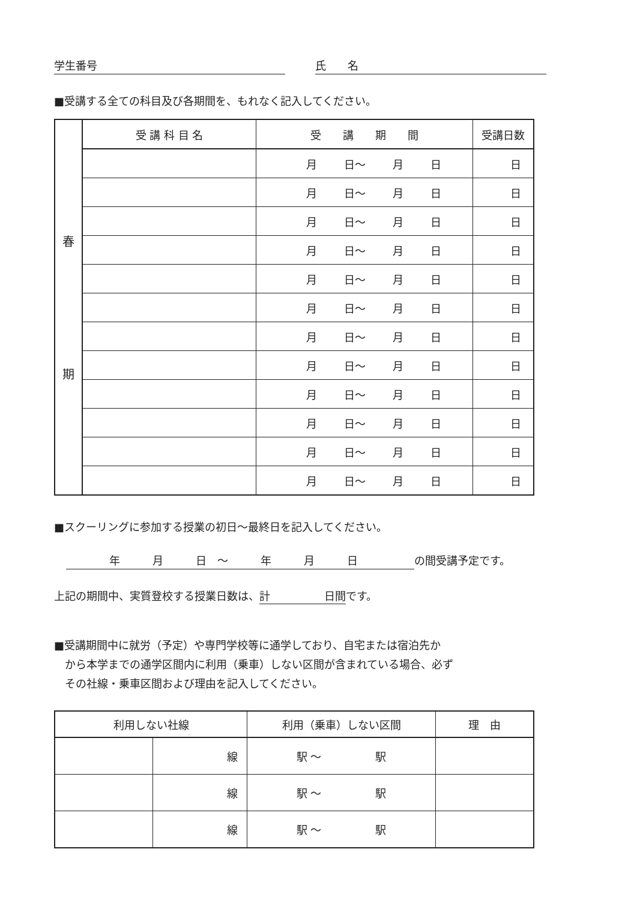学生番号 氏　　名
■受講する全ての科目及び各期間を、もれなく記入してください。
| 春 期 | 受 講 科 目 名 | 受 講 期 間 | 受講日数 |
| | | 月 日～ 月 日 | 日 |
| | | 月 日～ 月 日 | 日 |
| | | 月 日～ 月 日 | 日 |
| | | 月 日～ 月 日 | 日 |
| | | 月 日～ 月 日 | 日 |
| | | 月 日～ 月 日 | 日 |
| | | 月 日～ 月 日 | 日 |
| | | 月 日～ 月 日 | 日 |
| | | 月 日～ 月 日 | 日 |
| | | 月 日～ 月 日 | 日 |
| | | 月 日～ 月 日 | 日 |
| | | 月 日～ 月 日 | 日 |
■スクーリングに参加する授業の初日～最終日を記入してください。
　　　　年　　　月　　　日　～　　　年　　　月　　　日 の間受講予定です。
上記の期間中、実質登校する授業日数は、計　　　　　日間です。
■受講期間中に就労（予定）や専門学校等に通学しており、自宅または宿泊先か
　から本学までの通学区間内に利用（乗車）しない区間が含まれている場合、必ず
　その社線・乗車区間および理由を記入してください。
| 利用しない社線 | | 利用（乗車）しない区間 | 理 由 |
| --- | --- | --- | --- |
| | 線 | 駅 ～ 駅 | |
| | 線 | 駅 ～ 駅 | |
| | 線 | 駅 ～ 駅 | |